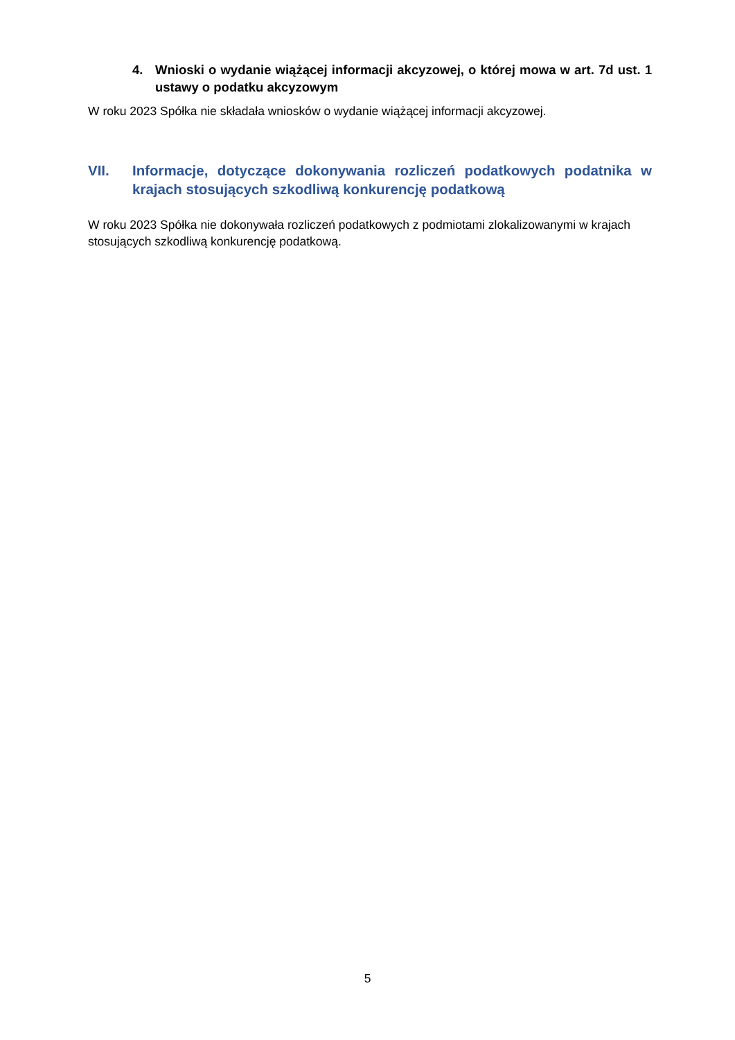4. Wnioski o wydanie wiążącej informacji akcyzowej, o której mowa w art. 7d ust. 1 ustawy o podatku akcyzowym
W roku 2023 Spółka nie składała wniosków o wydanie wiążącej informacji akcyzowej.
VII. Informacje, dotyczące dokonywania rozliczeń podatkowych podatnika w krajach stosujących szkodliwą konkurencję podatkową
W roku 2023 Spółka nie dokonywała rozliczeń podatkowych z podmiotami zlokalizowanymi w krajach stosujących szkodliwą konkurencję podatkową.
5